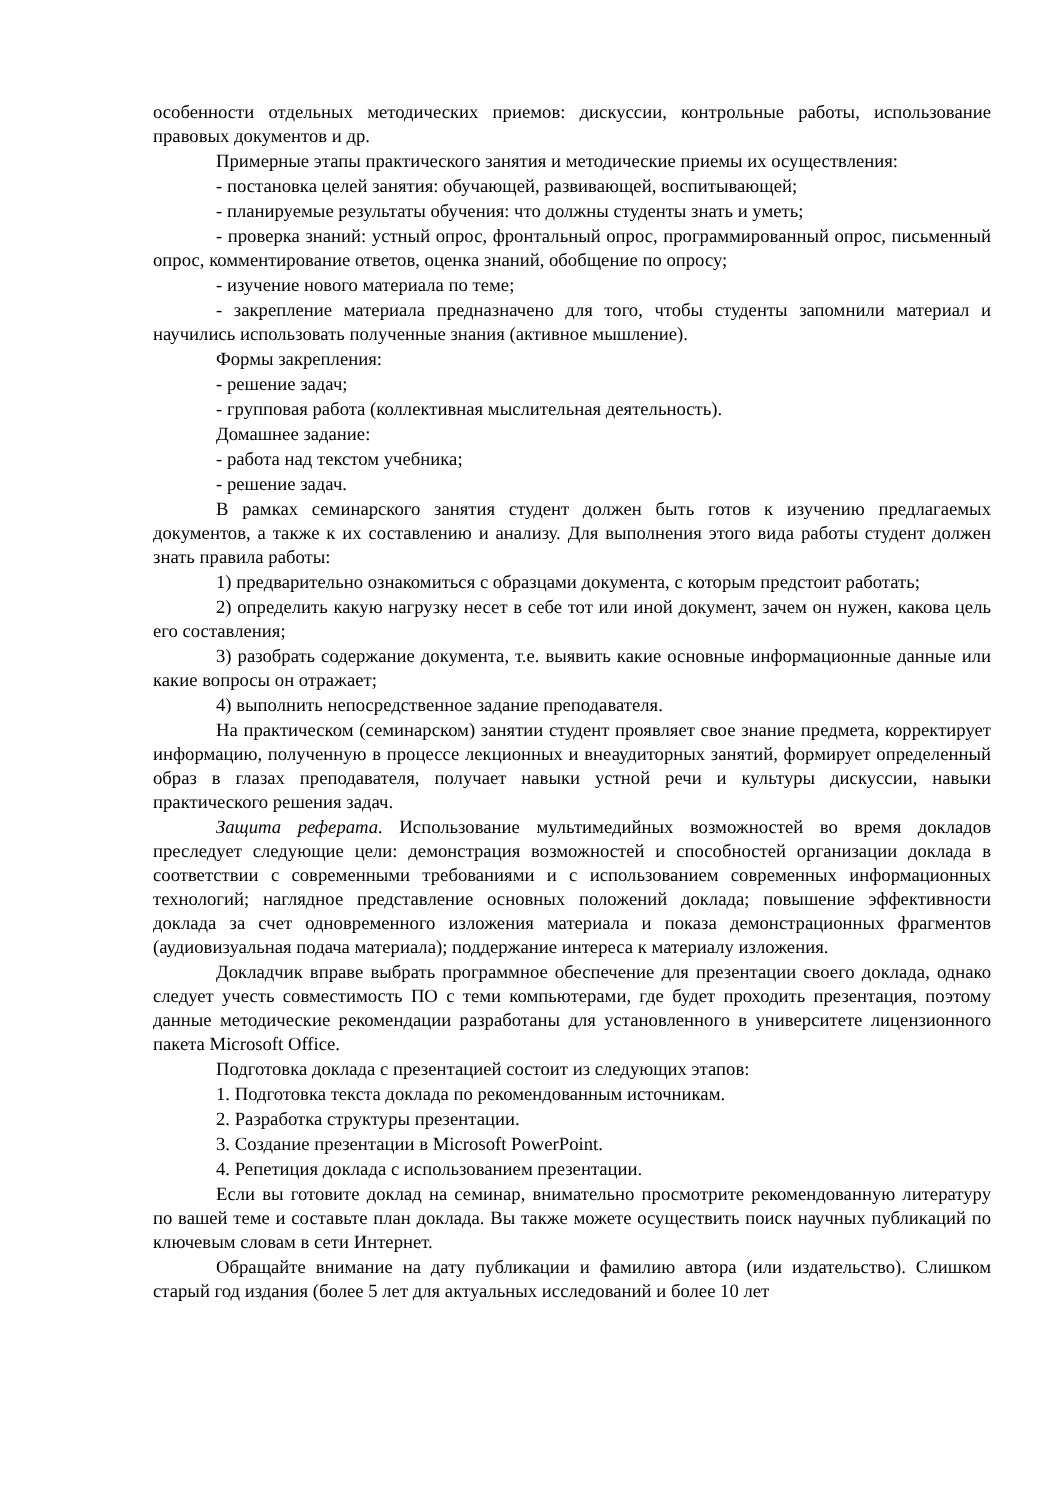особенности отдельных методических приемов: дискуссии, контрольные работы, использование правовых документов и др.
Примерные этапы практического занятия и методические приемы их осуществления:
- постановка целей занятия: обучающей, развивающей, воспитывающей;
- планируемые результаты обучения: что должны студенты знать и уметь;
- проверка знаний: устный опрос, фронтальный опрос, программированный опрос, письменный опрос, комментирование ответов, оценка знаний, обобщение по опросу;
- изучение нового материала по теме;
- закрепление материала предназначено для того, чтобы студенты запомнили материал и научились использовать полученные знания (активное мышление).
Формы закрепления:
- решение задач;
- групповая работа (коллективная мыслительная деятельность).
Домашнее задание:
- работа над текстом учебника;
- решение задач.
В рамках семинарского занятия студент должен быть готов к изучению предлагаемых документов, а также к их составлению и анализу. Для выполнения этого вида работы студент должен знать правила работы:
1) предварительно ознакомиться с образцами документа, с которым предстоит работать;
2) определить какую нагрузку несет в себе тот или иной документ, зачем он нужен, какова цель его составления;
3) разобрать содержание документа, т.е. выявить какие основные информационные данные или какие вопросы он отражает;
4) выполнить непосредственное задание преподавателя.
На практическом (семинарском) занятии студент проявляет свое знание предмета, корректирует информацию, полученную в процессе лекционных и внеаудиторных занятий, формирует определенный образ в глазах преподавателя, получает навыки устной речи и культуры дискуссии, навыки практического решения задач.
Защита реферата. Использование мультимедийных возможностей во время докладов преследует следующие цели: демонстрация возможностей и способностей организации доклада в соответствии с современными требованиями и с использованием современных информационных технологий; наглядное представление основных положений доклада; повышение эффективности доклада за счет одновременного изложения материала и показа демонстрационных фрагментов (аудиовизуальная подача материала); поддержание интереса к материалу изложения.
Докладчик вправе выбрать программное обеспечение для презентации своего доклада, однако следует учесть совместимость ПО с теми компьютерами, где будет проходить презентация, поэтому данные методические рекомендации разработаны для установленного в университете лицензионного пакета Microsoft Office.
Подготовка доклада с презентацией состоит из следующих этапов:
1. Подготовка текста доклада по рекомендованным источникам.
2. Разработка структуры презентации.
3. Создание презентации в Microsoft PowerPoint.
4. Репетиция доклада с использованием презентации.
Если вы готовите доклад на семинар, внимательно просмотрите рекомендованную литературу по вашей теме и составьте план доклада. Вы также можете осуществить поиск научных публикаций по ключевым словам в сети Интернет.
Обращайте внимание на дату публикации и фамилию автора (или издательство). Слишком старый год издания (более 5 лет для актуальных исследований и более 10 лет